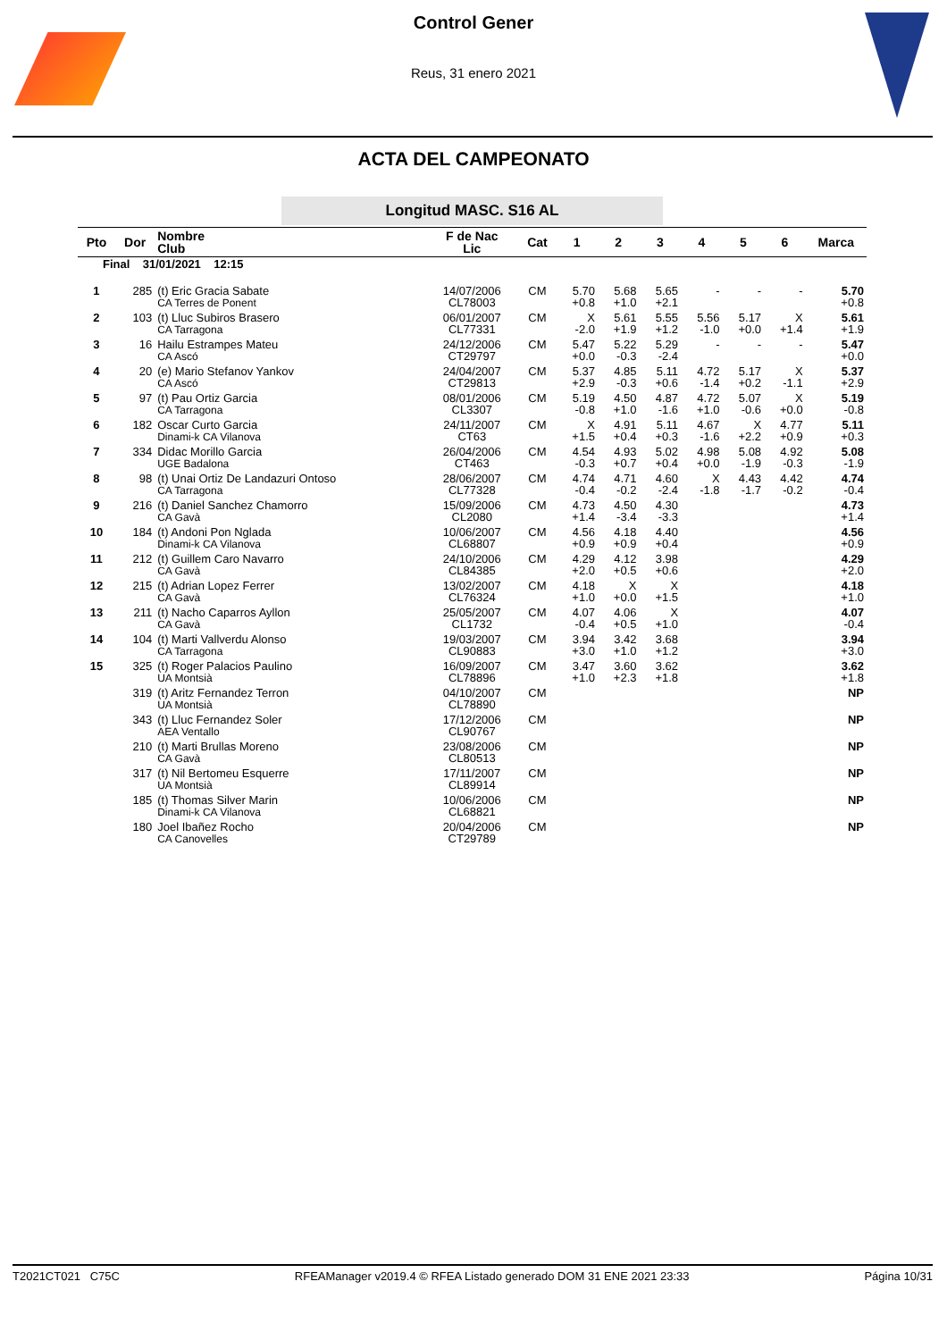Control Gener
Reus, 31 enero 2021
ACTA DEL CAMPEONATO
Longitud MASC. S16 AL
| Pto | Dor | Nombre Club | F de Nac Lic | Cat | 1 | 2 | 3 | 4 | 5 | 6 | Marca |
| --- | --- | --- | --- | --- | --- | --- | --- | --- | --- | --- | --- |
| Final 31/01/2021 12:15 | | | | | | | | | | | |
| 1 | 285 | (t) Eric Gracia Sabate CA Terres de Ponent | 14/07/2006 CL78003 | CM | 5.70 +0.8 | 5.68 +1.0 | 5.65 +2.1 | - | - | - | 5.70 +0.8 |
| 2 | 103 | (t) Lluc Subiros Brasero CA Tarragona | 06/01/2007 CL77331 | CM | X -2.0 | 5.61 +1.9 | 5.55 +1.2 | 5.56 -1.0 | 5.17 +0.0 | X +1.4 | 5.61 +1.9 |
| 3 | 16 | Hailu Estrampes Mateu CA Ascó | 24/12/2006 CT29797 | CM | 5.47 +0.0 | 5.22 -0.3 | 5.29 -2.4 | - | - | - | 5.47 +0.0 |
| 4 | 20 | (e) Mario Stefanov Yankov CA Ascó | 24/04/2007 CT29813 | CM | 5.37 +2.9 | 4.85 -0.3 | 5.11 +0.6 | 4.72 -1.4 | 5.17 +0.2 | X -1.1 | 5.37 +2.9 |
| 5 | 97 | (t) Pau Ortiz Garcia CA Tarragona | 08/01/2006 CL3307 | CM | 5.19 -0.8 | 4.50 +1.0 | 4.87 -1.6 | 4.72 +1.0 | 5.07 -0.6 | X +0.0 | 5.19 -0.8 |
| 6 | 182 | Oscar Curto Garcia Dinami-k CA Vilanova | 24/11/2007 CT63 | CM | X +1.5 | 4.91 +0.4 | 5.11 +0.3 | 4.67 -1.6 | X +2.2 | 4.77 +0.9 | 5.11 +0.3 |
| 7 | 334 | Didac Morillo Garcia UGE Badalona | 26/04/2006 CT463 | CM | 4.54 -0.3 | 4.93 +0.7 | 5.02 +0.4 | 4.98 +0.0 | 5.08 -1.9 | 4.92 -0.3 | 5.08 -1.9 |
| 8 | 98 | (t) Unai Ortiz De Landazuri Ontoso CA Tarragona | 28/06/2007 CL77328 | CM | 4.74 -0.4 | 4.71 -0.2 | 4.60 -2.4 | X -1.8 | 4.43 -1.7 | 4.42 -0.2 | 4.74 -0.4 |
| 9 | 216 | (t) Daniel Sanchez Chamorro CA Gavà | 15/09/2006 CL2080 | CM | 4.73 +1.4 | 4.50 -3.4 | 4.30 -3.3 | | | | 4.73 +1.4 |
| 10 | 184 | (t) Andoni Pon Nglada Dinami-k CA Vilanova | 10/06/2007 CL68807 | CM | 4.56 +0.9 | 4.18 +0.9 | 4.40 +0.4 | | | | 4.56 +0.9 |
| 11 | 212 | (t) Guillem Caro Navarro CA Gavà | 24/10/2006 CL84385 | CM | 4.29 +2.0 | 4.12 +0.5 | 3.98 +0.6 | | | | 4.29 +2.0 |
| 12 | 215 | (t) Adrian Lopez Ferrer CA Gavà | 13/02/2007 CL76324 | CM | 4.18 +1.0 | X +0.0 | X +1.5 | | | | 4.18 +1.0 |
| 13 | 211 | (t) Nacho Caparros Ayllon CA Gavà | 25/05/2007 CL1732 | CM | 4.07 -0.4 | 4.06 +0.5 | X +1.0 | | | | 4.07 -0.4 |
| 14 | 104 | (t) Marti Vallverdu Alonso CA Tarragona | 19/03/2007 CL90883 | CM | 3.94 +3.0 | 3.42 +1.0 | 3.68 +1.2 | | | | 3.94 +3.0 |
| 15 | 325 | (t) Roger Palacios Paulino UA Montsià | 16/09/2007 CL78896 | CM | 3.47 +1.0 | 3.60 +2.3 | 3.62 +1.8 | | | | 3.62 +1.8 |
| | 319 | (t) Aritz Fernandez Terron UA Montsià | 04/10/2007 CL78890 | CM | | | | | | | NP |
| | 343 | (t) Lluc Fernandez Soler AEA Ventallo | 17/12/2006 CL90767 | CM | | | | | | | NP |
| | 210 | (t) Marti Brullas Moreno CA Gavà | 23/08/2006 CL80513 | CM | | | | | | | NP |
| | 317 | (t) Nil Bertomeu Esquerre UA Montsià | 17/11/2007 CL89914 | CM | | | | | | | NP |
| | 185 | (t) Thomas Silver Marin Dinami-k CA Vilanova | 10/06/2006 CL68821 | CM | | | | | | | NP |
| | 180 | Joel Ibañez Rocho CA Canovelles | 20/04/2006 CT29789 | CM | | | | | | | NP |
T2021CT021 C75C RFEAManager v2019.4 © RFEA Listado generado DOM 31 ENE 2021 23:33 Página 10/31